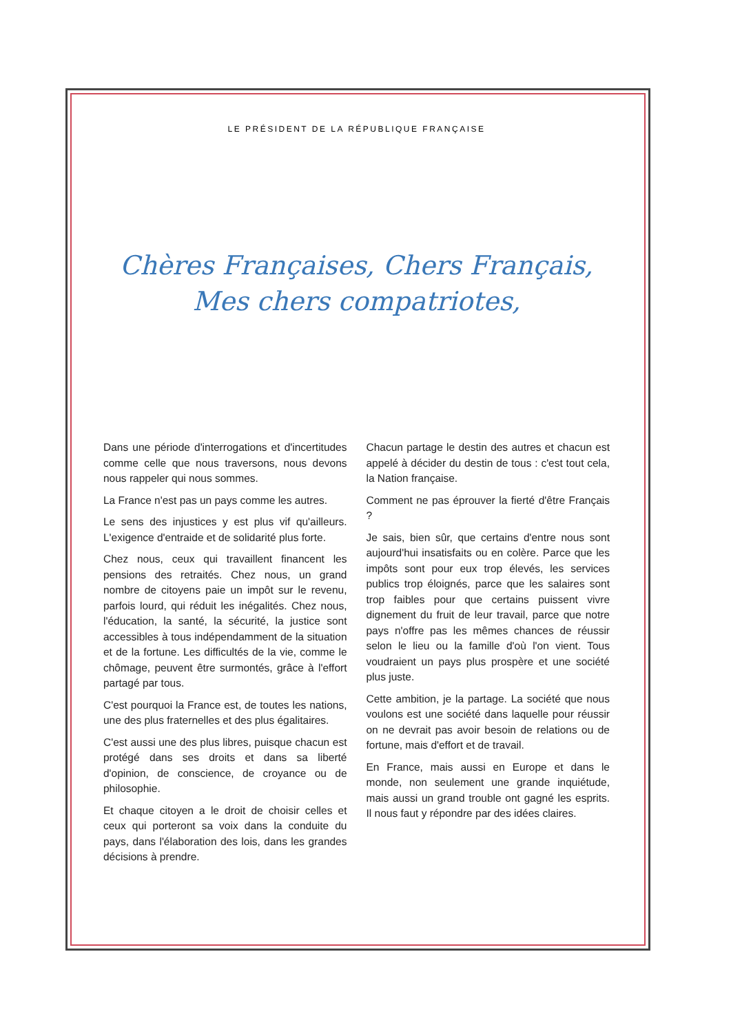LE PRÉSIDENT DE LA RÉPUBLIQUE FRANÇAISE
Chères Françaises, Chers Français,
Mes chers compatriotes,
Dans une période d'interrogations et d'incertitudes comme celle que nous traversons, nous devons nous rappeler qui nous sommes.
La France n'est pas un pays comme les autres.
Le sens des injustices y est plus vif qu'ailleurs. L'exigence d'entraide et de solidarité plus forte.
Chez nous, ceux qui travaillent financent les pensions des retraités. Chez nous, un grand nombre de citoyens paie un impôt sur le revenu, parfois lourd, qui réduit les inégalités. Chez nous, l'éducation, la santé, la sécurité, la justice sont accessibles à tous indépendamment de la situation et de la fortune. Les difficultés de la vie, comme le chômage, peuvent être surmontés, grâce à l'effort partagé par tous.
C'est pourquoi la France est, de toutes les nations, une des plus fraternelles et des plus égalitaires.
C'est aussi une des plus libres, puisque chacun est protégé dans ses droits et dans sa liberté d'opinion, de conscience, de croyance ou de philosophie.
Et chaque citoyen a le droit de choisir celles et ceux qui porteront sa voix dans la conduite du pays, dans l'élaboration des lois, dans les grandes décisions à prendre.
Chacun partage le destin des autres et chacun est appelé à décider du destin de tous : c'est tout cela, la Nation française.
Comment ne pas éprouver la fierté d'être Français ?
Je sais, bien sûr, que certains d'entre nous sont aujourd'hui insatisfaits ou en colère. Parce que les impôts sont pour eux trop élevés, les services publics trop éloignés, parce que les salaires sont trop faibles pour que certains puissent vivre dignement du fruit de leur travail, parce que notre pays n'offre pas les mêmes chances de réussir selon le lieu ou la famille d'où l'on vient. Tous voudraient un pays plus prospère et une société plus juste.
Cette ambition, je la partage. La société que nous voulons est une société dans laquelle pour réussir on ne devrait pas avoir besoin de relations ou de fortune, mais d'effort et de travail.
En France, mais aussi en Europe et dans le monde, non seulement une grande inquiétude, mais aussi un grand trouble ont gagné les esprits. Il nous faut y répondre par des idées claires.